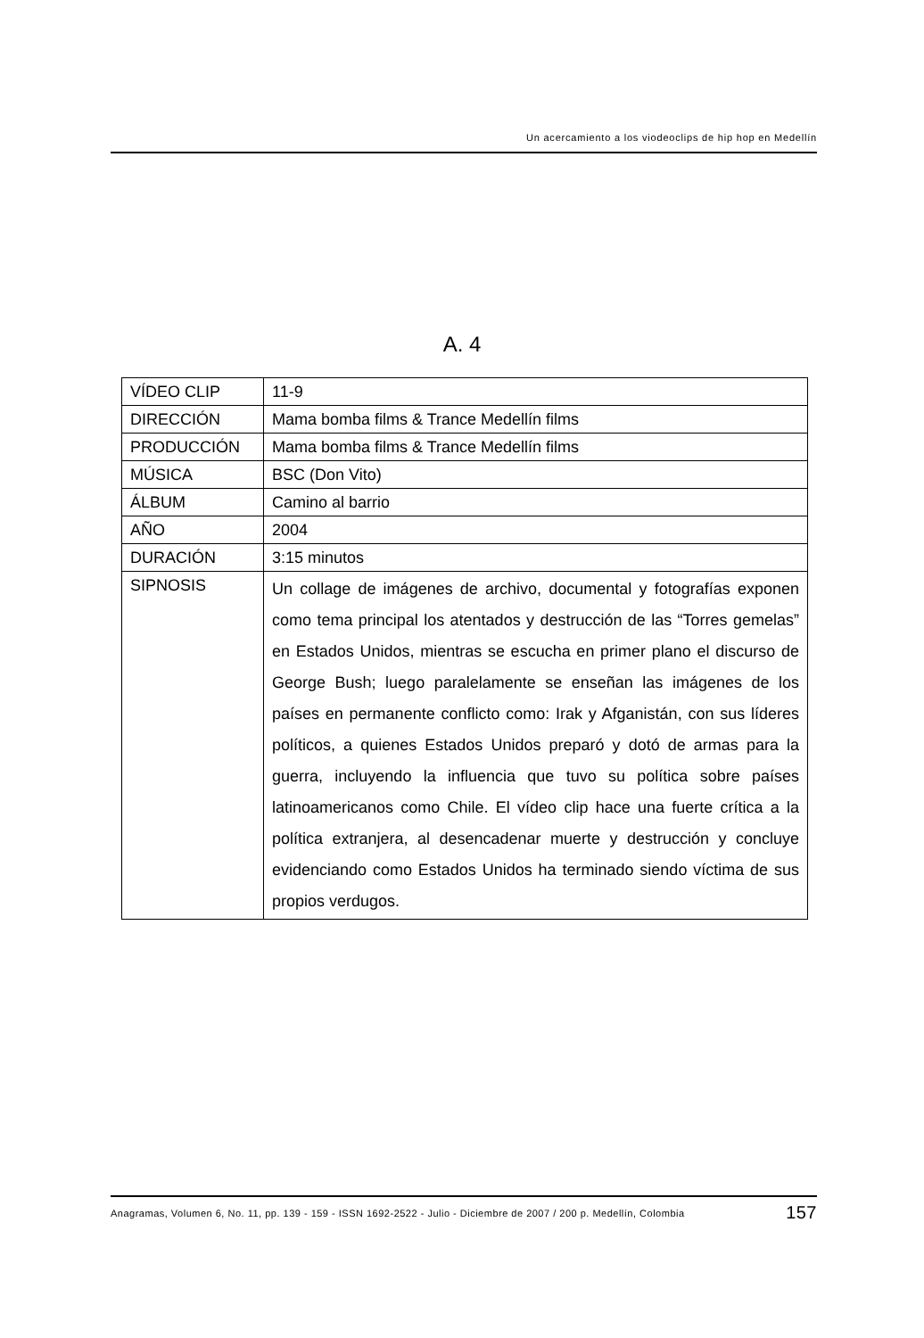Un acercamiento a los viodeoclips de hip hop en Medellín
A. 4
| VÍDEO CLIP | 11-9 |
| DIRECCIÓN | Mama bomba films & Trance Medellín films |
| PRODUCCIÓN | Mama bomba films & Trance Medellín films |
| MÚSICA | BSC (Don Vito) |
| ÁLBUM | Camino al barrio |
| AÑO | 2004 |
| DURACIÓN | 3:15 minutos |
| SIPNOSIS | Un collage de imágenes de archivo, documental y fotografías exponen como tema principal los atentados y destrucción de las “Torres gemelas” en Estados Unidos, mientras se escucha en primer plano el discurso de George Bush; luego paralelamente se enseñan las imágenes de los países en permanente conflicto como: Irak y Afganistán, con sus líderes políticos, a quienes Estados Unidos preparó y dotó de armas para la guerra, incluyendo la influencia que tuvo su política sobre países latinoamericanos como Chile. El vídeo clip hace una fuerte crítica a la política extranjera, al desencadenar muerte y destrucción y concluye evidenciando como Estados Unidos ha terminado siendo víctima de sus propios verdugos. |
Anagramas, Volumen 6, No. 11, pp. 139 - 159 - ISSN 1692-2522 - Julio - Diciembre de 2007 / 200 p. Medellín, Colombia 157